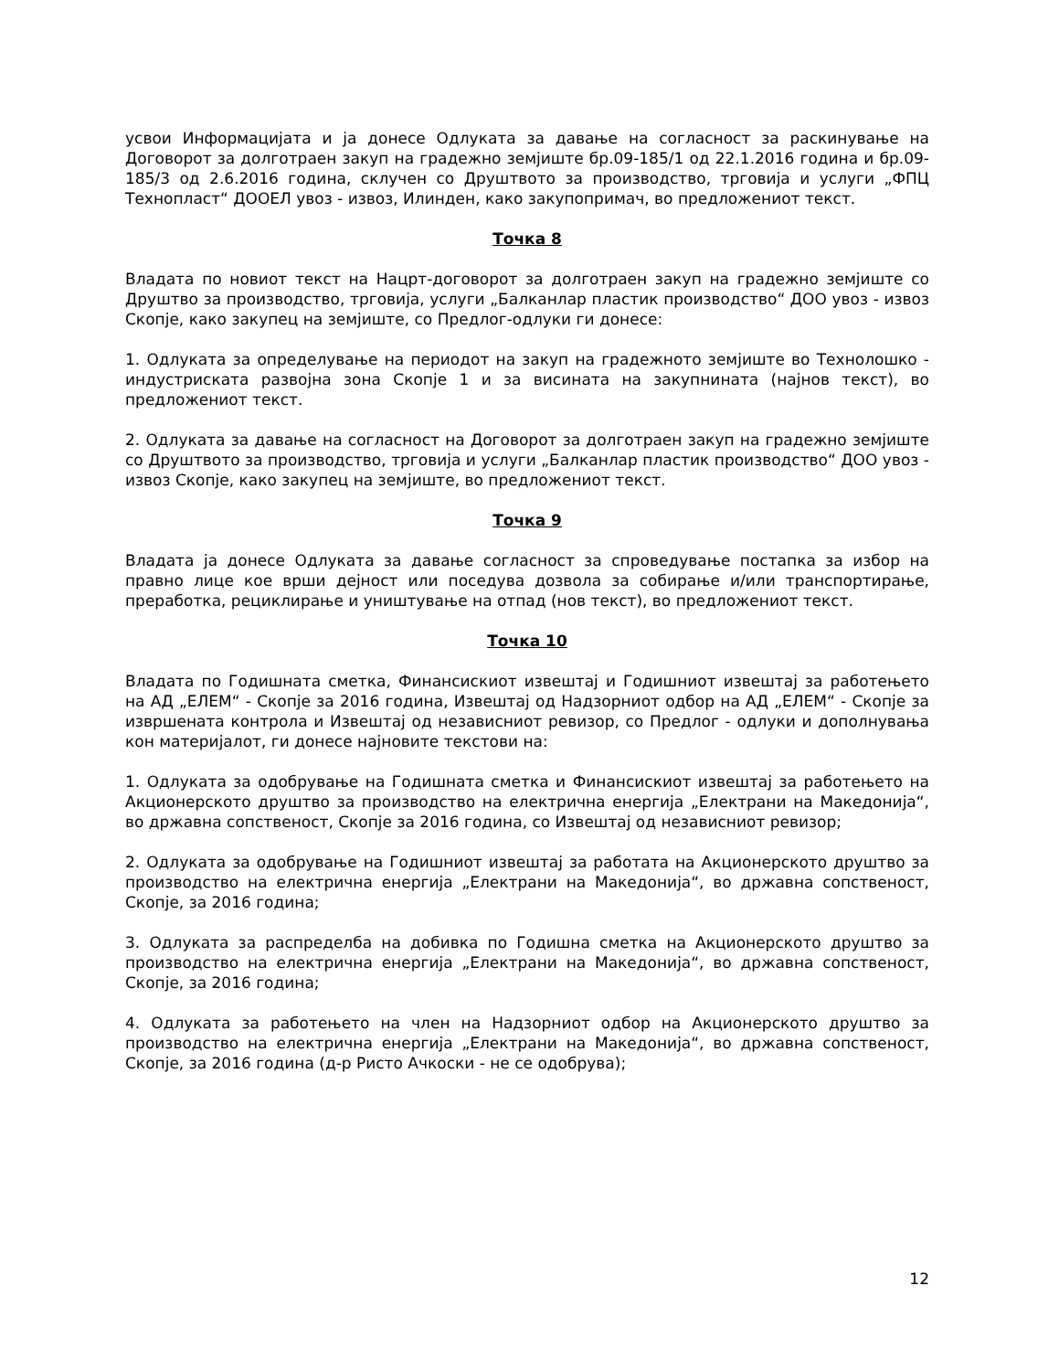усвои Информацијата и ја донесе Одлуката за давање на согласност за раскинување на Договорот за долготраен закуп на градежно земјиште бр.09-185/1 од 22.1.2016 година и бр.09-185/3 од 2.6.2016 година, склучен со Друштвото за производство, трговија и услуги „ФПЦ Технопласт“ ДООЕЛ увоз - извоз, Илинден, како закупопримач, во предложениот текст.
Точка 8
Владата по новиот текст на Нацрт-договорот за долготраен закуп на градежно земјиште со Друштво за производство, трговија, услуги „Балканлар пластик производство“ ДОО увоз - извоз Скопје, како закупец на земјиште, со Предлог-одлуки ги донесе:
1. Одлуката за определување на периодот на закуп на градежното земјиште во Технолошко - индустриската развојна зона Скопје 1 и за висината на закупнината (најнов текст), во предложениот текст.
2. Одлуката за давање на согласност на Договорот за долготраен закуп на градежно земјиште со Друштвото за производство, трговија и услуги „Балканлар пластик производство“ ДОО увоз - извоз Скопје, како закупец на земјиште, во предложениот текст.
Точка 9
Владата ја донесе Одлуката за давање согласност за спроведување постапка за избор на правно лице кое врши дејност или поседува дозвола за собирање и/или транспортирање, преработка, рециклирање и уништување на отпад (нов текст), во предложениот текст.
Точка 10
Владата по Годишната сметка, Финансискиот извештај и Годишниот извештај за работењето на АД „ЕЛЕМ“ - Скопје за 2016 година, Извештај од Надзорниот одбор на АД „ЕЛЕМ“ - Скопје за извршената контрола и Извештај од независниот ревизор, со Предлог - одлуки и дополнувања кон материјалот, ги донесе најновите текстови на:
1. Одлуката за одобрување на Годишната сметка и Финансискиот извештај за работењето на Акционерското друштво за производство на електрична енергија „Електрани на Македонија“, во државна сопственост, Скопје за 2016 година, со Извештај од независниот ревизор;
2. Одлуката за одобрување на Годишниот извештај за работата на Акционерското друштво за производство на електрична енергија „Електрани на Македонија“, во државна сопственост, Скопје, за 2016 година;
3. Одлуката за распределба на добивка по Годишна сметка на Акционерското друштво за производство на електрична енергија „Електрани на Македонија“, во државна сопственост, Скопје, за 2016 година;
4. Одлуката за работењето на член на Надзорниот одбор на Акционерското друштво за производство на електрична енергија „Електрани на Македонија“, во државна сопственост, Скопје, за 2016 година (д-р Ристо Ачкоски - не се одобрува);
12